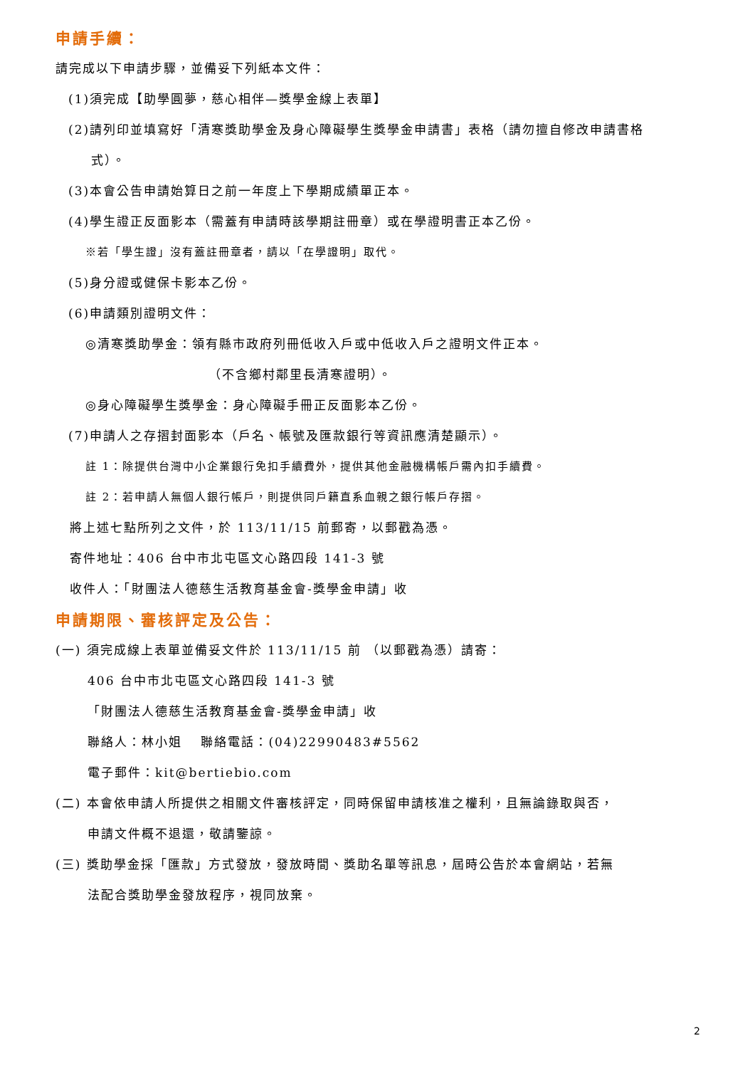申請手續：
請完成以下申請步驟，並備妥下列紙本文件：
(1)須完成【助學圓夢，慈心相伴—獎學金線上表單】
(2)請列印並填寫好「清寒獎助學金及身心障礙學生獎學金申請書」表格（請勿擅自修改申請書格
式）。
(3)本會公告申請始算日之前一年度上下學期成績單正本。
(4)學生證正反面影本（需蓋有申請時該學期註冊章）或在學證明書正本乙份。
※若「學生證」沒有蓋註冊章者，請以「在學證明」取代。
(5)身分證或健保卡影本乙份。
(6)申請類別證明文件：
◎清寒獎助學金：領有縣市政府列冊低收入戶或中低收入戶之證明文件正本。
（不含鄉村鄰里長清寒證明）。
◎身心障礙學生獎學金：身心障礙手冊正反面影本乙份。
(7)申請人之存摺封面影本（戶名、帳號及匯款銀行等資訊應清楚顯示）。
註 1：除提供台灣中小企業銀行免扣手續費外，提供其他金融機構帳戶需內扣手續費。
註 2：若申請人無個人銀行帳戶，則提供同戶籍直系血親之銀行帳戶存摺。
將上述七點所列之文件，於 113/11/15 前郵寄，以郵戳為憑。
寄件地址：406 台中市北屯區文心路四段 141-3 號
收件人：「財團法人德慈生活教育基金會-獎學金申請」收
申請期限、審核評定及公告：
(一) 須完成線上表單並備妥文件於 113/11/15 前 （以郵戳為憑）請寄：
406 台中市北屯區文心路四段 141-3 號
「財團法人德慈生活教育基金會-獎學金申請」收
聯絡人：林小姐　 聯絡電話：(04)22990483#5562
電子郵件：kit@bertiebio.com
(二) 本會依申請人所提供之相關文件審核評定，同時保留申請核准之權利，且無論錄取與否，
申請文件概不退還，敬請鑒諒。
(三) 獎助學金採「匯款」方式發放，發放時間、獎助名單等訊息，屆時公告於本會網站，若無
法配合獎助學金發放程序，視同放棄。
2